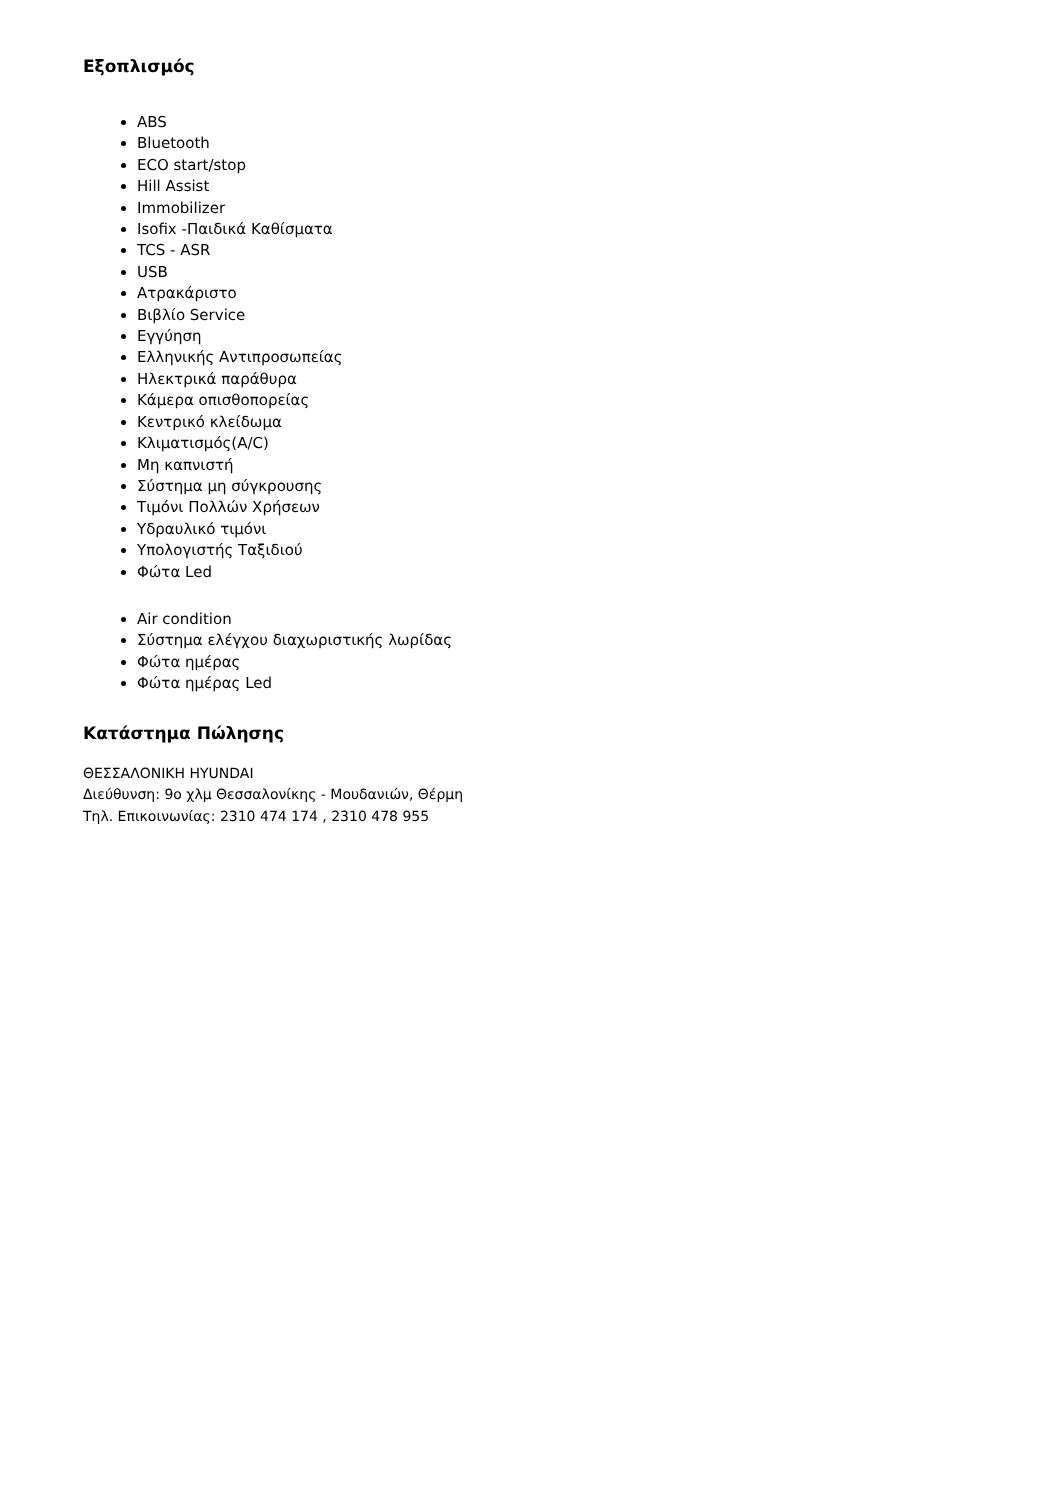Εξοπλισμός
ABS
Bluetooth
ECO start/stop
Hill Assist
Immobilizer
Isofix -Παιδικά Καθίσματα
TCS - ASR
USB
Ατρακάριστο
Βιβλίο Service
Εγγύηση
Ελληνικής Αντιπροσωπείας
Ηλεκτρικά παράθυρα
Κάμερα οπισθοπορείας
Κεντρικό κλείδωμα
Κλιματισμός(A/C)
Μη καπνιστή
Σύστημα μη σύγκρουσης
Τιμόνι Πολλών Χρήσεων
Υδραυλικό τιμόνι
Υπολογιστής Ταξιδιού
Φώτα Led
Air condition
Σύστημα ελέγχου διαχωριστικής λωρίδας
Φώτα ημέρας
Φώτα ημέρας Led
Κατάστημα Πώλησης
ΘΕΣΣΑΛΟΝΙΚΗ HYUNDAI
Διεύθυνση: 9ο χλμ Θεσσαλονίκης - Μουδανιών, Θέρμη
Τηλ. Επικοινωνίας: 2310 474 174 , 2310 478 955